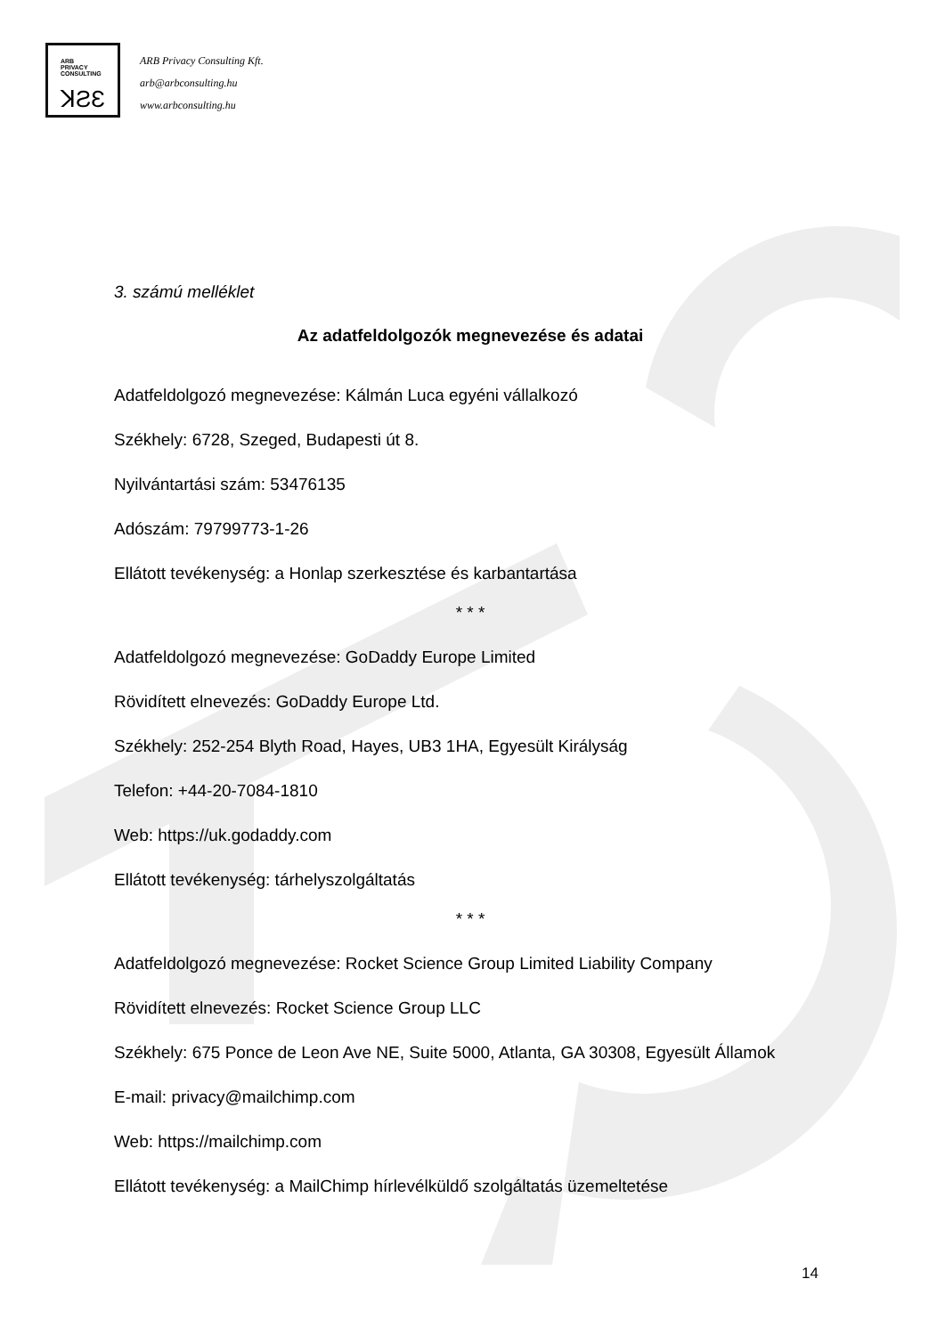ARB
PRIVACY
CONSULTING
ꓘƧƐ
ARB Privacy Consulting Kft.
arb@arbconsulting.hu
www.arbconsulting.hu
3. számú melléklet
Az adatfeldolgozók megnevezése és adatai
Adatfeldolgozó megnevezése: Kálmán Luca egyéni vállalkozó
Székhely: 6728, Szeged, Budapesti út 8.
Nyilvántartási szám: 53476135
Adószám: 79799773-1-26
Ellátott tevékenység: a Honlap szerkesztése és karbantartása
* * *
Adatfeldolgozó megnevezése: GoDaddy Europe Limited
Rövidített elnevezés: GoDaddy Europe Ltd.
Székhely: 252-254 Blyth Road, Hayes, UB3 1HA, Egyesült Királyság
Telefon: +44-20-7084-1810
Web: https://uk.godaddy.com
Ellátott tevékenység: tárhelyszolgáltatás
* * *
Adatfeldolgozó megnevezése: Rocket Science Group Limited Liability Company
Rövidített elnevezés: Rocket Science Group LLC
Székhely: 675 Ponce de Leon Ave NE, Suite 5000, Atlanta, GA 30308, Egyesült Államok
E-mail: privacy@mailchimp.com
Web: https://mailchimp.com
Ellátott tevékenység: a MailChimp hírlevélküldő szolgáltatás üzemeltetése
14